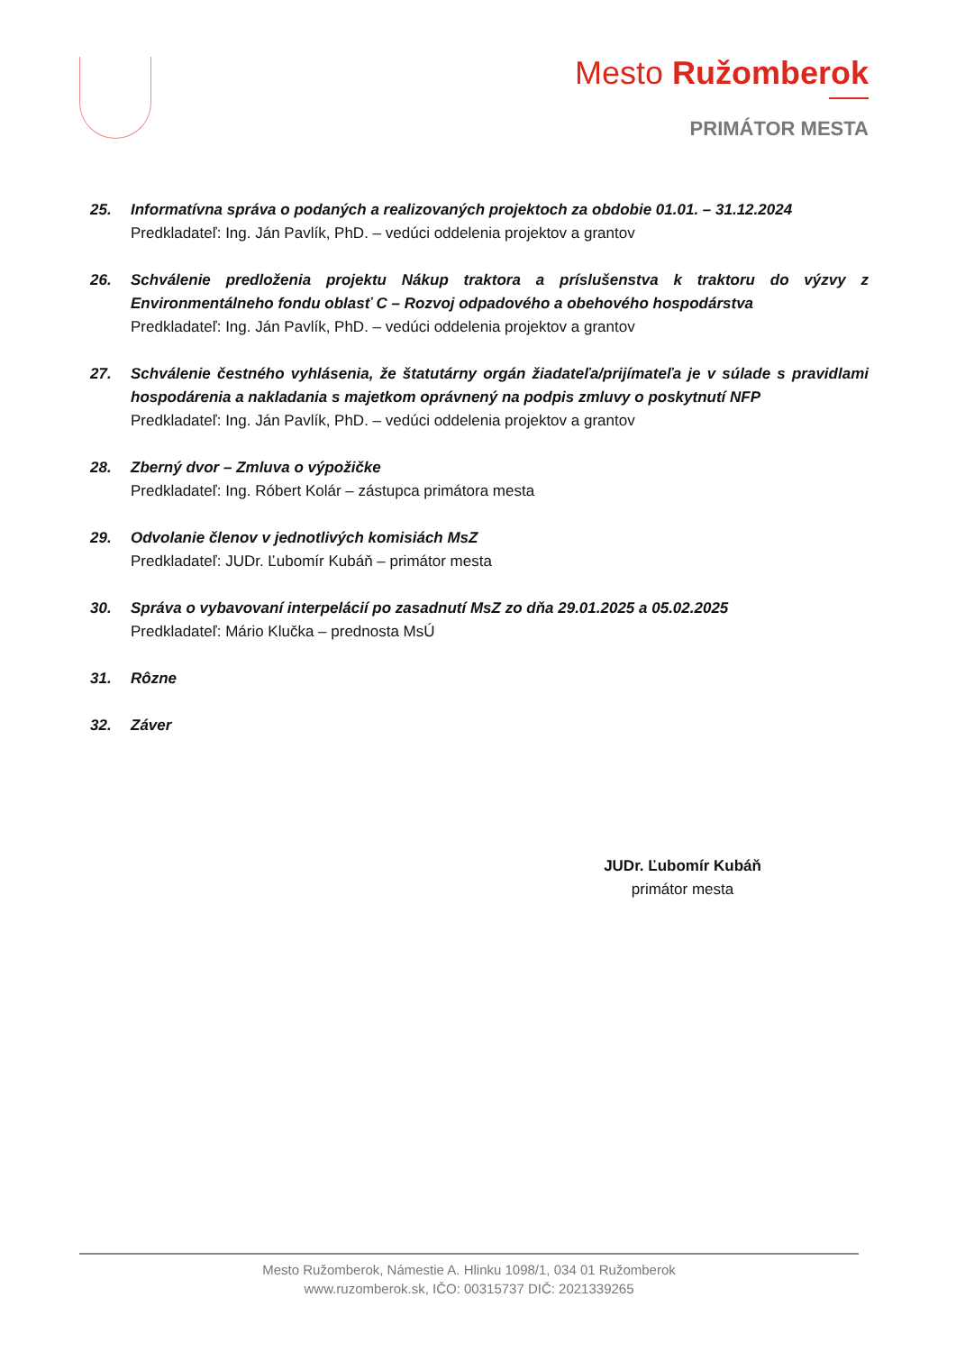Mesto Ružomberok
PRIMÁTOR MESTA
25. Informatívna správa o podaných a realizovaných projektoch za obdobie 01.01. – 31.12.2024
Predkladateľ: Ing. Ján Pavlík, PhD. – vedúci oddelenia projektov a grantov
26. Schválenie predloženia projektu Nákup traktora a príslušenstva k traktoru do výzvy z Environmentálneho fondu oblasť C – Rozvoj odpadového a obehového hospodárstva
Predkladateľ: Ing. Ján Pavlík, PhD. – vedúci oddelenia projektov a grantov
27. Schválenie čestného vyhlásenia, že štatutárny orgán žiadateľa/prijímateľa je v súlade s pravidlami hospodárenia a nakladania s majetkom oprávnený na podpis zmluvy o poskytnutí NFP
Predkladateľ: Ing. Ján Pavlík, PhD. – vedúci oddelenia projektov a grantov
28. Zberný dvor – Zmluva o výpožičke
Predkladateľ: Ing. Róbert Kolár – zástupca primátora mesta
29. Odvolanie členov v jednotlivých komisiách MsZ
Predkladateľ: JUDr. Ľubomír Kubáň – primátor mesta
30. Správa o vybavovaní interpelácií po zasadnutí MsZ zo dňa 29.01.2025 a 05.02.2025
Predkladateľ: Mário Klučka – prednosta MsÚ
31. Rôzne
32. Záver
JUDr. Ľubomír Kubáň
primátor mesta
Mesto Ružomberok, Námestie A. Hlinku 1098/1, 034 01 Ružomberok
www.ruzomberok.sk, IČO: 00315737 DIČ: 2021339265